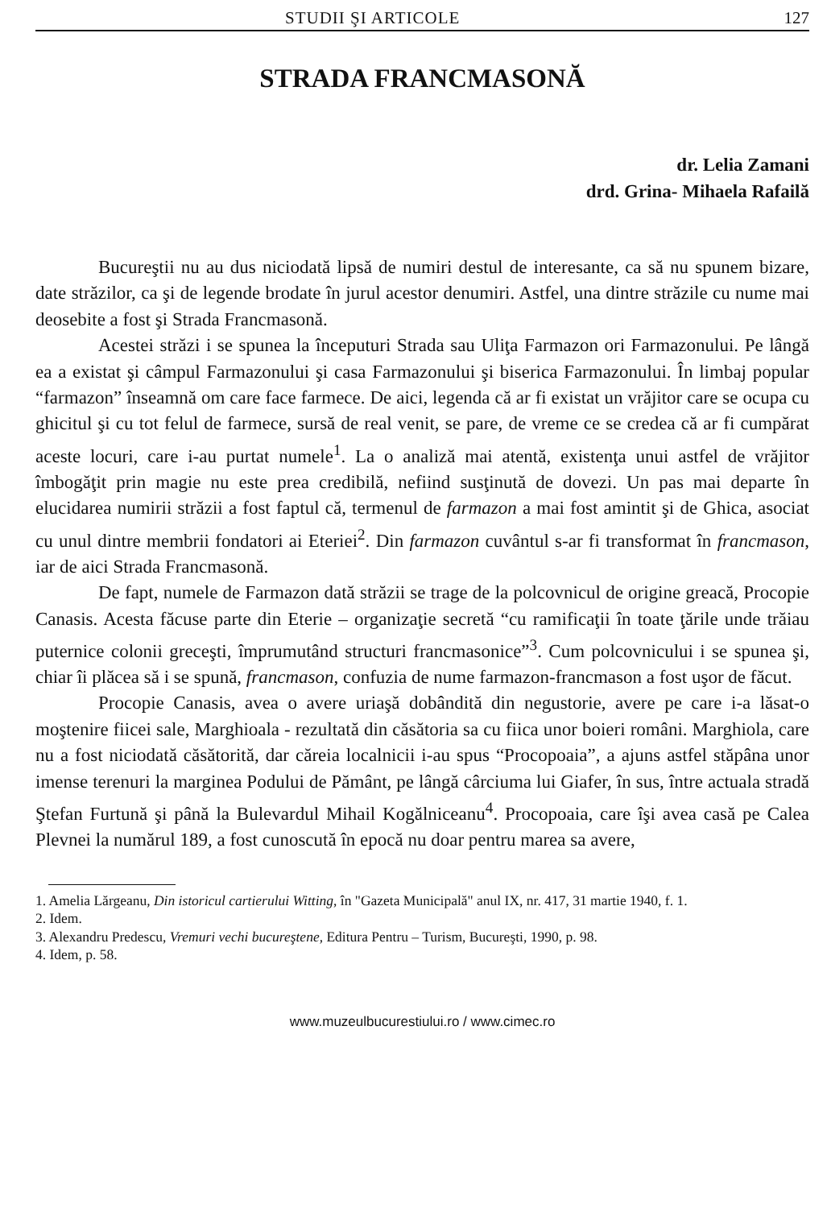STUDII ŞI ARTICOLE 127
STRADA FRANCMASONĂ
dr. Lelia Zamani
drd. Grina- Mihaela Rafailă
Bucureştii nu au dus niciodată lipsă de numiri destul de interesante, ca să nu spunem bizare, date străzilor, ca şi de legende brodate în jurul acestor denumiri. Astfel, una dintre străzile cu nume mai deosebite a fost şi Strada Francmasonă.
Acestei străzi i se spunea la începuturi Strada sau Uliţa Farmazon ori Farmazonului. Pe lângă ea a existat şi câmpul Farmazonului şi casa Farmazonului şi biserica Farmazonului. În limbaj popular “farmazon” înseamnă om care face farmece. De aici, legenda că ar fi existat un vrăjitor care se ocupa cu ghicitul şi cu tot felul de farmece, sursă de real venit, se pare, de vreme ce se credea că ar fi cumpărat aceste locuri, care i-au purtat numele<sup>1</sup>. La o analiză mai atentă, existenţa unui astfel de vrăjitor îmbogăţit prin magie nu este prea credibilă, nefiind susţinută de dovezi. Un pas mai departe în elucidarea numirii străzii a fost faptul că, termenul de farmazon a mai fost amintit şi de Ghica, asociat cu unul dintre membrii fondatori ai Eteriei<sup>2</sup>. Din farmazon cuvântul s-ar fi transformat în francmason, iar de aici Strada Francmasonă.
De fapt, numele de Farmazon dată străzii se trage de la polcovnicul de origine greacă, Procopie Canasis. Acesta făcuse parte din Eterie – organizaţie secretă “cu ramificaţii în toate ţările unde trăiau puternice colonii greceşti, împrumutând structuri francmasonice”<sup>3</sup>. Cum polcovnicului i se spunea şi, chiar îi plăcea să i se spună, francmason, confuzia de nume farmazon-francmason a fost uşor de făcut.
Procopie Canasis, avea o avere uriaşă dobândită din negustorie, avere pe care i-a lăsat-o moştenire fiicei sale, Marghioala - rezultată din căsătoria sa cu fiica unor boieri români. Marghiola, care nu a fost niciodată căsătorită, dar căreia localnicii i-au spus “Procopoaia”, a ajuns astfel stăpâna unor imense terenuri la marginea Podului de Pământ, pe lângă cârciuma lui Giafer, în sus, între actuala stradă Ştefan Furtună şi până la Bulevardul Mihail Kogălniceanu<sup>4</sup>. Procopoaia, care îşi avea casă pe Calea Plevnei la numărul 189, a fost cunoscută în epocă nu doar pentru marea sa avere,
1. Amelia Lărgeanu, Din istoricul cartierului Witting, în "Gazeta Municipală" anul IX, nr. 417, 31 martie 1940, f. 1.
2. Idem.
3. Alexandru Predescu, Vremuri vechi bucureştene, Editura Pentru – Turism, Bucureşti, 1990, p. 98.
4. Idem, p. 58.
www.muzeulbucurestiului.ro / www.cimec.ro